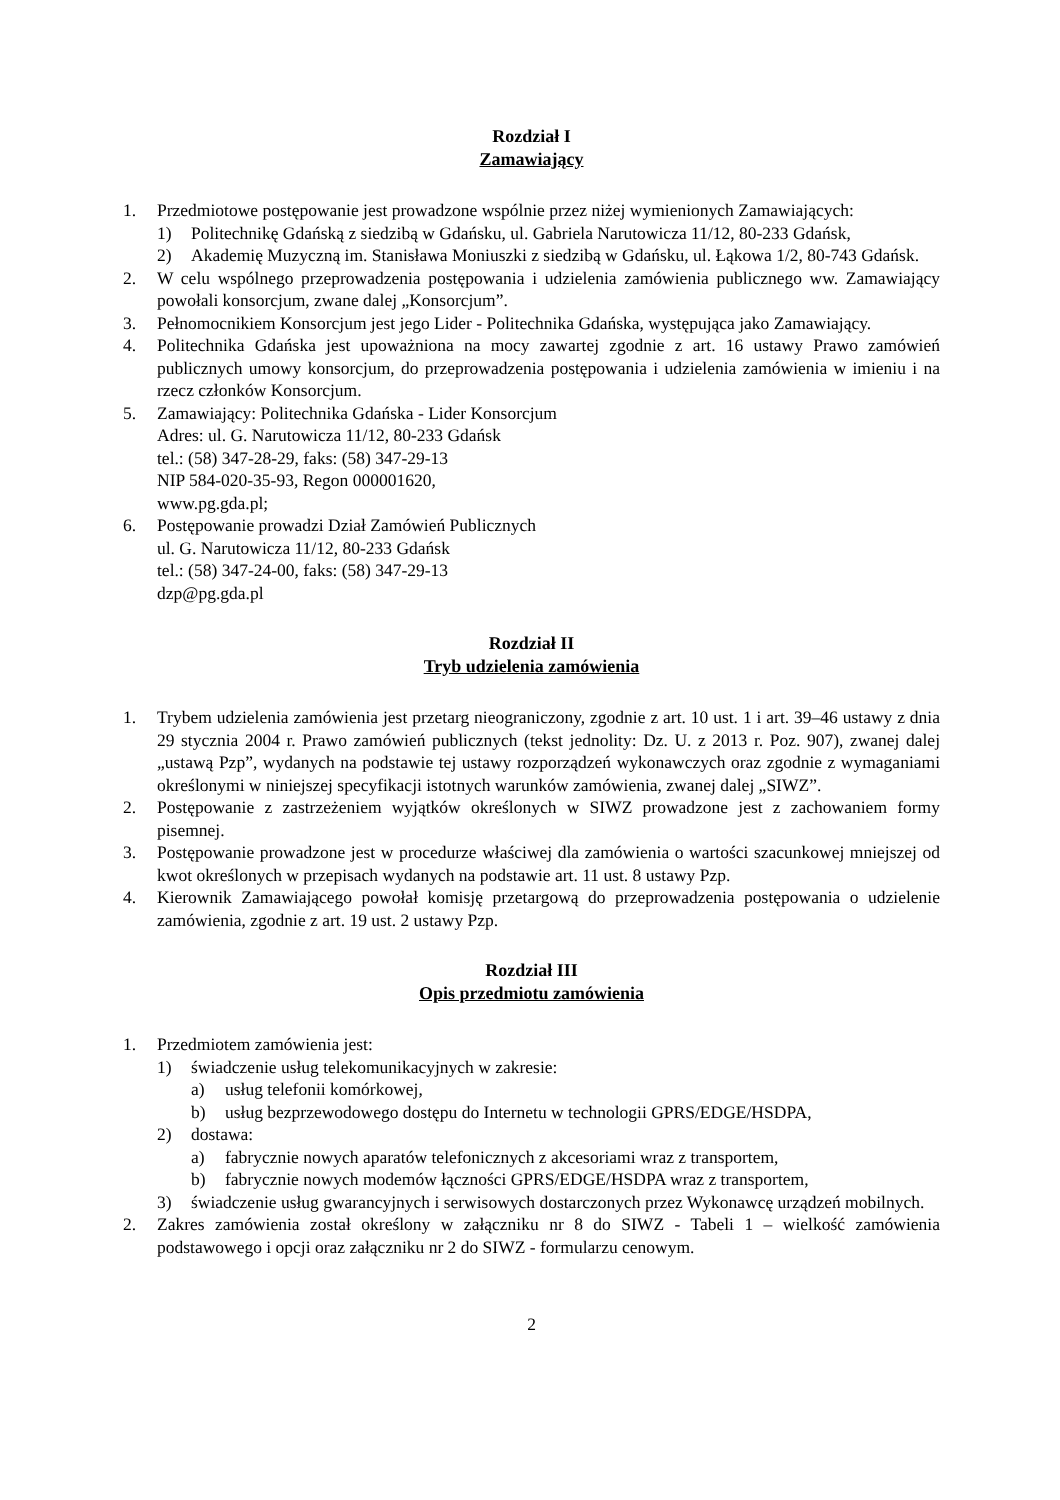Rozdział I
Zamawiający
1. Przedmiotowe postępowanie jest prowadzone wspólnie przez niżej wymienionych Zamawiających:
1) Politechnikę Gdańską z siedzibą w Gdańsku, ul. Gabriela Narutowicza 11/12, 80-233 Gdańsk,
2) Akademię Muzyczną im. Stanisława Moniuszki z siedzibą w Gdańsku, ul. Łąkowa 1/2, 80-743 Gdańsk.
2. W celu wspólnego przeprowadzenia postępowania i udzielenia zamówienia publicznego ww. Zamawiający powołali konsorcjum, zwane dalej „Konsorcjum”.
3. Pełnomocnikiem Konsorcjum jest jego Lider - Politechnika Gdańska, występująca jako Zamawiający.
4. Politechnika Gdańska jest upoważniona na mocy zawartej zgodnie z art. 16 ustawy Prawo zamówień publicznych umowy konsorcjum, do przeprowadzenia postępowania i udzielenia zamówienia w imieniu i na rzecz członków Konsorcjum.
5. Zamawiający: Politechnika Gdańska - Lider Konsorcjum
Adres: ul. G. Narutowicza 11/12, 80-233 Gdańsk
tel.: (58) 347-28-29, faks: (58) 347-29-13
NIP 584-020-35-93, Regon 000001620,
www.pg.gda.pl;
6. Postępowanie prowadzi Dział Zamówień Publicznych
ul. G. Narutowicza 11/12, 80-233 Gdańsk
tel.: (58) 347-24-00, faks: (58) 347-29-13
dzp@pg.gda.pl
Rozdział II
Tryb udzielenia zamówienia
1. Trybem udzielenia zamówienia jest przetarg nieograniczony, zgodnie z art. 10 ust. 1 i art. 39–46 ustawy z dnia 29 stycznia 2004 r. Prawo zamówień publicznych (tekst jednolity: Dz. U. z 2013 r. Poz. 907), zwanej dalej „ustawą Pzp”, wydanych na podstawie tej ustawy rozporządzeń wykonawczych oraz zgodnie z wymaganiami określonymi w niniejszej specyfikacji istotnych warunków zamówienia, zwanej dalej „SIWZ”.
2. Postępowanie z zastrzeżeniem wyjątków określonych w SIWZ prowadzone jest z zachowaniem formy pisemnej.
3. Postępowanie prowadzone jest w procedurze właściwej dla zamówienia o wartości szacunkowej mniejszej od kwot określonych w przepisach wydanych na podstawie art. 11 ust. 8 ustawy Pzp.
4. Kierownik Zamawiającego powołał komisję przetargową do przeprowadzenia postępowania o udzielenie zamówienia, zgodnie z art. 19 ust. 2 ustawy Pzp.
Rozdział III
Opis przedmiotu zamówienia
1. Przedmiotem zamówienia jest:
1) świadczenie usług telekomunikacyjnych w zakresie:
a) usług telefonii komórkowej,
b) usług bezprzewodowego dostępu do Internetu w technologii GPRS/EDGE/HSDPA,
2) dostawa:
a) fabrycznie nowych aparatów telefonicznych z akcesoriami wraz z transportem,
b) fabrycznie nowych modemów łączności GPRS/EDGE/HSDPA wraz z transportem,
3) świadczenie usług gwarancyjnych i serwisowych dostarczonych przez Wykonawcę urządzeń mobilnych.
2. Zakres zamówienia został określony w załączniku nr 8 do SIWZ - Tabeli 1 – wielkość zamówienia podstawowego i opcji oraz załączniku nr 2 do SIWZ - formularzu cenowym.
2